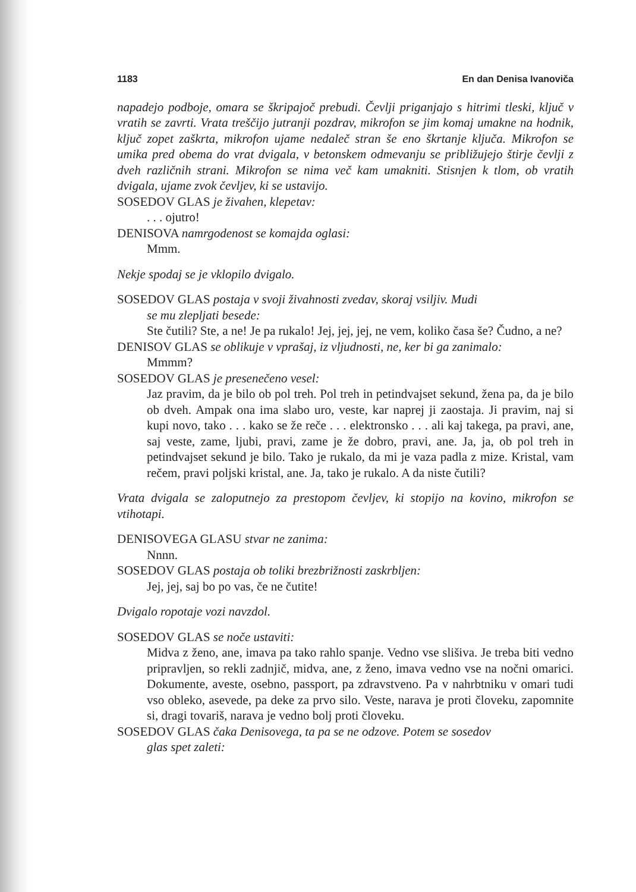1183 En dan Denisa Ivanoviča
napadejo podboje, omara se škripajoč prebudi. Čevlji priganjajo s hitrimi tleski, ključ v vratih se zavrti. Vrata treščijo jutranji pozdrav, mikrofon se jim komaj umakne na hodnik, ključ zopet zaškrta, mikrofon ujame nedaleč stran še eno škrtanje ključa. Mikrofon se umika pred obema do vrat dvigala, v betonskem odmevanju se približujejo štirje čevlji z dveh različnih strani. Mikrofon se nima več kam umakniti. Stisnjen k tlom, ob vratih dvigala, ujame zvok čevljev, ki se ustavijo.
SOSEDOV GLAS je živahen, klepetav:
. . . ojutro!
DENISOVA namrgodenost se komajda oglasi:
Mmm.
Nekje spodaj se je vklopilo dvigalo.
SOSEDOV GLAS postaja v svoji živahnosti zvedav, skoraj vsiljiv. Mudi
se mu zlepljati besede:
Ste čutili? Ste, a ne! Je pa rukalo! Jej, jej, jej, ne vem, koliko časa še? Čudno, a ne?
DENISOV GLAS se oblikuje v vprašaj, iz vljudnosti, ne, ker bi ga zanimalo:
Mmmm?
SOSEDOV GLAS je presenečeno vesel:
Jaz pravim, da je bilo ob pol treh. Pol treh in petindvajset sekund, žena pa, da je bilo ob dveh. Ampak ona ima slabo uro, veste, kar naprej ji zaostaja. Ji pravim, naj si kupi novo, tako . . . kako se že reče . . . elektronsko . . . ali kaj takega, pa pravi, ane, saj veste, zame, ljubi, pravi, zame je že dobro, pravi, ane. Ja, ja, ob pol treh in petindvajset sekund je bilo. Tako je rukalo, da mi je vaza padla z mize. Kristal, vam rečem, pravi poljski kristal, ane. Ja, tako je rukalo. A da niste čutili?
Vrata dvigala se zaloputnejo za prestopom čevljev, ki stopijo na kovino, mikrofon se vtihotapi.
DENISOVEGA GLASU stvar ne zanima:
Nnnn.
SOSEDOV GLAS postaja ob toliki brezbrižnosti zaskrbljen:
Jej, jej, saj bo po vas, če ne čutite!
Dvigalo ropotaje vozi navzdol.
SOSEDOV GLAS se noče ustaviti:
Midva z ženo, ane, imava pa tako rahlo spanje. Vedno vse slišiva. Je treba biti vedno pripravljen, so rekli zadnjič, midva, ane, z ženo, imava vedno vse na nočni omarici. Dokumente, aveste, osebno, passport, pa zdravstveno. Pa v nahrbtniku v omari tudi vso obleko, asevede, pa deke za prvo silo. Veste, narava je proti človeku, zapomnite si, dragi tovariš, narava je vedno bolj proti človeku.
SOSEDOV GLAS čaka Denisovega, ta pa se ne odzove. Potem se sosedov
glas spet zaleti: